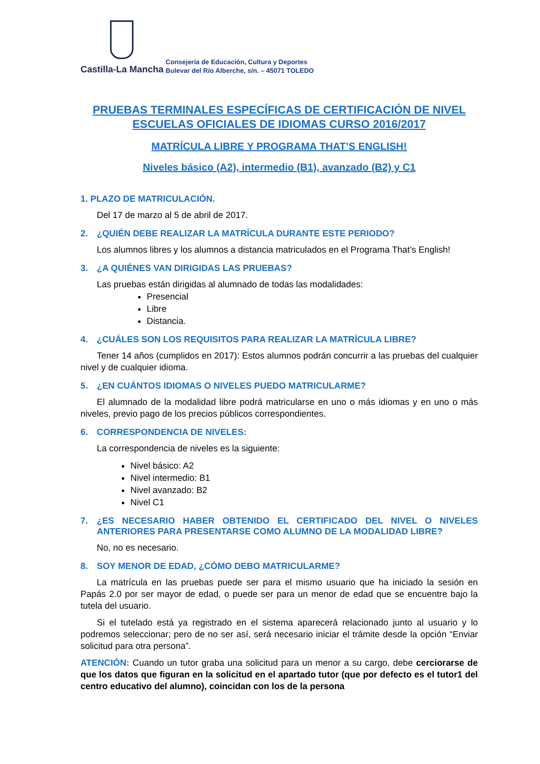Castilla-La Mancha
Consejería de Educación, Cultura y Deportes
Bulevar del Río Alberche, s/n. – 45071 TOLEDO
PRUEBAS TERMINALES ESPECÍFICAS DE CERTIFICACIÓN DE NIVEL
ESCUELAS OFICIALES DE IDIOMAS CURSO 2016/2017
MATRÍCULA LIBRE Y PROGRAMA THAT’S ENGLISH!
Niveles básico (A2), intermedio (B1), avanzado (B2) y C1
1. PLAZO DE MATRICULACIÓN.
Del 17 de marzo al 5 de abril de 2017.
2. ¿QUIÉN DEBE REALIZAR LA MATRÍCULA DURANTE ESTE PERIODO?
Los alumnos libres y los alumnos a distancia matriculados en el Programa That’s English!
3. ¿A QUIÉNES VAN DIRIGIDAS LAS PRUEBAS?
Las pruebas están dirigidas al alumnado de todas las modalidades:
Presencial
Libre
Distancia.
4. ¿CUÁLES SON LOS REQUISITOS PARA REALIZAR LA MATRÍCULA LIBRE?
Tener 14 años (cumplidos en 2017): Estos alumnos podrán concurrir a las pruebas del cualquier nivel y de cualquier idioma.
5. ¿EN CUÁNTOS IDIOMAS O NIVELES PUEDO MATRICULARME?
El alumnado de la modalidad libre podrá matricularse en uno o más idiomas y en uno o más niveles, previo pago de los precios públicos correspondientes.
6. CORRESPONDENCIA DE NIVELES:
La correspondencia de niveles es la siguiente:
Nivel básico: A2
Nivel intermedio: B1
Nivel avanzado: B2
Nivel C1
7. ¿ES NECESARIO HABER OBTENIDO EL CERTIFICADO DEL NIVEL O NIVELES ANTERIORES PARA PRESENTARSE COMO ALUMNO DE LA MODALIDAD LIBRE?
No, no es necesario.
8. SOY MENOR DE EDAD, ¿CÓMO DEBO MATRICULARME?
La matrícula en las pruebas puede ser para el mismo usuario que ha iniciado la sesión en Papás 2.0 por ser mayor de edad, o puede ser para un menor de edad que se encuentre bajo la tutela del usuario.
Si el tutelado está ya registrado en el sistema aparecerá relacionado junto al usuario y lo podremos seleccionar; pero de no ser así, será necesario iniciar el trámite desde la opción “Enviar solicitud para otra persona”.
ATENCIÓN: Cuando un tutor graba una solicitud para un menor a su cargo, debe cerciorarse de que los datos que figuran en la solicitud en el apartado tutor (que por defecto es el tutor1 del centro educativo del alumno), coincidan con los de la persona